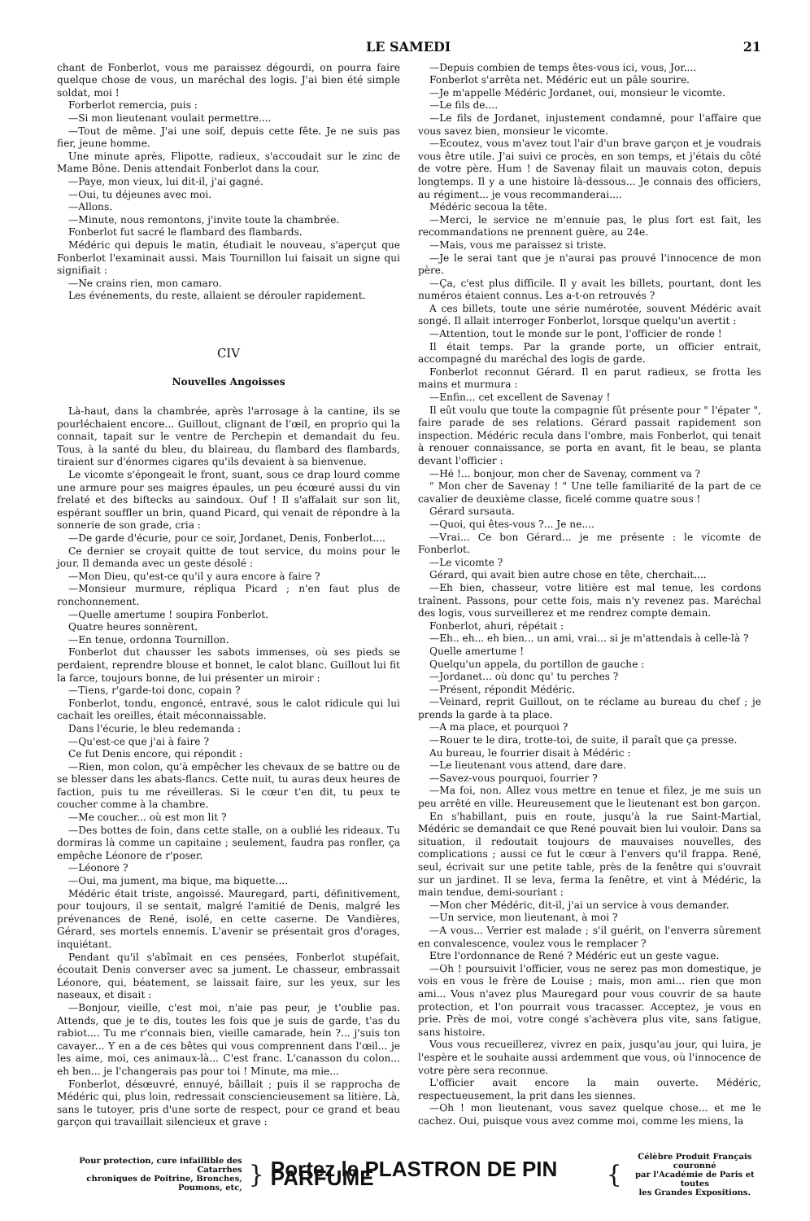LE SAMEDI 21
chant de Fonberlot, vous me paraissez dégourdi, on pourra faire quelque chose de vous, un maréchal des logis. J'ai bien été simple soldat, moi !
Forberlot remercia, puis :
—Si mon lieutenant voulait permettre....
—Tout de même. J'ai une soif, depuis cette fête. Je ne suis pas fier, jeune homme.
Une minute après, Flipotte, radieux, s'accoudait sur le zinc de Mame Bône. Denis attendait Fonberlot dans la cour.
—Paye, mon vieux, lui dit-il, j'ai gagné.
—Oui, tu déjeunes avec moi.
—Allons.
—Minute, nous remontons, j'invite toute la chambrée.
Fonberlot fut sacré le flambard des flambards.
Médéric qui depuis le matin, étudiait le nouveau, s'aperçut que Fonberlot l'examinait aussi. Mais Tournillon lui faisait un signe qui signifiait :
—Ne crains rien, mon camaro.
Les événements, du reste, allaient se dérouler rapidement.
CIV
Nouvelles Angoisses
Là-haut, dans la chambrée, après l'arrosage à la cantine, ils se pourléchaient encore... Guillout, clignant de l'œil, en proprio qui la connait, tapait sur le ventre de Perchepin et demandait du feu. Tous, à la santé du bleu, du blaireau, du flambard des flambards, tiraient sur d'énormes cigares qu'ils devaient à sa bienvenue.
Le vicomte s'épongeait le front, suant, sous ce drap lourd comme une armure pour ses maigres épaules, un peu écœuré aussi du vin frelaté et des biftecks au saindoux. Ouf ! Il s'affalait sur son lit, espérant souffler un brin, quand Picard, qui venait de répondre à la sonnerie de son grade, cria :
—De garde d'écurie, pour ce soir, Jordanet, Denis, Fonberlot....
Ce dernier se croyait quitte de tout service, du moins pour le jour. Il demanda avec un geste désolé :
—Mon Dieu, qu'est-ce qu'il y aura encore à faire ?
—Monsieur murmure, répliqua Picard ; n'en faut plus de ronchonnement.
—Quelle amertume ! soupira Fonberlot.
Quatre heures sonnèrent.
—En tenue, ordonna Tournillon.
Fonberlot dut chausser les sabots immenses, où ses pieds se perdaient, reprendre blouse et bonnet, le calot blanc. Guillout lui fit la farce, toujours bonne, de lui présenter un miroir :
—Tiens, r'garde-toi donc, copain ?
Fonberlot, tondu, engoncé, entravé, sous le calot ridicule qui lui cachait les oreilles, était méconnaissable.
Dans l'écurie, le bleu redemanda :
—Qu'est-ce que j'ai à faire ?
Ce fut Denis encore, qui répondit :
—Rien, mon colon, qu'à empêcher les chevaux de se battre ou de se blesser dans les abats-flancs. Cette nuit, tu auras deux heures de faction, puis tu me réveilleras. Si le cœur t'en dit, tu peux te coucher comme à la chambre.
—Me coucher... où est mon lit ?
—Des bottes de foin, dans cette stalle, on a oublié les rideaux. Tu dormiras là comme un capitaine ; seulement, faudra pas ronfler, ça empêche Léonore de r'poser.
—Léonore ?
—Oui, ma jument, ma bique, ma biquette....
Médéric était triste, angoissé. Mauregard, parti, définitivement, pour toujours, il se sentait, malgré l'amitié de Denis, malgré les prévenances de René, isolé, en cette caserne. De Vandières, Gérard, ses mortels ennemis. L'avenir se présentait gros d'orages, inquiétant.
Pendant qu'il s'abîmait en ces pensées, Fonberlot stupéfait, écoutait Denis converser avec sa jument. Le chasseur, embrassait Léonore, qui, béatement, se laissait faire, sur les yeux, sur les naseaux, et disait :
—Bonjour, vieille, c'est moi, n'aie pas peur, je t'oublie pas. Attends, que je te dis, toutes les fois que je suis de garde, t'as du rabiot.... Tu me r'connais bien, vieille camarade, hein ?... j'suis ton cavayer... Y en a de ces bêtes qui vous comprennent dans l'œil... je les aime, moi, ces animaux-là... C'est franc. L'canasson du colon... eh ben... je l'changerais pas pour toi ! Minute, ma mie...
Fonberlot, désœuvré, ennuyé, bâillait ; puis il se rapprocha de Médéric qui, plus loin, redressait consciencieusement sa litière. Là, sans le tutoyer, pris d'une sorte de respect, pour ce grand et beau garçon qui travaillait silencieux et grave :
—Depuis combien de temps êtes-vous ici, vous, Jor....
Fonberlot s'arrêta net. Médéric eut un pâle sourire.
—Je m'appelle Médéric Jordanet, oui, monsieur le vicomte.
—Le fils de....
—Le fils de Jordanet, injustement condamné, pour l'affaire que vous savez bien, monsieur le vicomte.
—Ecoutez, vous m'avez tout l'air d'un brave garçon et je voudrais vous être utile. J'ai suivi ce procès, en son temps, et j'étais du côté de votre père. Hum ! de Savenay filait un mauvais coton, depuis longtemps. Il y a une histoire là-dessous... Je connais des officiers, au régiment... je vous recommanderai....
Médéric secoua la tête.
—Merci, le service ne m'ennuie pas, le plus fort est fait, les recommandations ne prennent guère, au 24e.
—Mais, vous me paraissez si triste.
—Je le serai tant que je n'aurai pas prouvé l'innocence de mon père.
—Ça, c'est plus difficile. Il y avait les billets, pourtant, dont les numéros étaient connus. Les a-t-on retrouvés ?
A ces billets, toute une série numérotée, souvent Médéric avait songé. Il allait interroger Fonberlot, lorsque quelqu'un avertit :
—Attention, tout le monde sur le pont, l'officier de ronde !
Il était temps. Par la grande porte, un officier entrait, accompagné du maréchal des logis de garde.
Fonberlot reconnut Gérard. Il en parut radieux, se frotta les mains et murmura :
—Enfin... cet excellent de Savenay !
Il eût voulu que toute la compagnie fût présente pour " l'épater ", faire parade de ses relations. Gérard passait rapidement son inspection. Médéric recula dans l'ombre, mais Fonberlot, qui tenait à renouer connaissance, se porta en avant, fit le beau, se planta devant l'officier :
—Hé !... bonjour, mon cher de Savenay, comment va ?
" Mon cher de Savenay ! " Une telle familiarité de la part de ce cavalier de deuxième classe, ficelé comme quatre sous !
Gérard sursauta.
—Quoi, qui êtes-vous ?... Je ne....
—Vrai... Ce bon Gérard... je me présente : le vicomte de Fonberlot.
—Le vicomte ?
Gérard, qui avait bien autre chose en tête, cherchait....
—Eh bien, chasseur, votre litière est mal tenue, les cordons traînent. Passons, pour cette fois, mais n'y revenez pas. Maréchal des logis, vous surveillerez et me rendrez compte demain.
Fonberlot, ahuri, répétait :
—Eh.. eh... eh bien... un ami, vrai... si je m'attendais à celle-là ?
Quelle amertume !
Quelqu'un appela, du portillon de gauche :
—Jordanet... où donc qu' tu perches ?
—Présent, répondit Médéric.
—Veinard, reprit Guillout, on te réclame au bureau du chef ; je prends la garde à ta place.
—A ma place, et pourquoi ?
—Rouer te le dira, trotte-toi, de suite, il paraît que ça presse.
Au bureau, le fourrier disait à Médéric :
—Le lieutenant vous attend, dare dare.
—Savez-vous pourquoi, fourrier ?
—Ma foi, non. Allez vous mettre en tenue et filez, je me suis un peu arrêté en ville. Heureusement que le lieutenant est bon garçon.
En s'habillant, puis en route, jusqu'à la rue Saint-Martial, Médéric se demandait ce que René pouvait bien lui vouloir. Dans sa situation, il redoutait toujours de mauvaises nouvelles, des complications ; aussi ce fut le cœur à l'envers qu'il frappa. René, seul, écrivait sur une petite table, près de la fenêtre qui s'ouvrait sur un jardinet. Il se leva, ferma la fenêtre, et vint à Médéric, la main tendue, demi-souriant :
—Mon cher Médéric, dit-il, j'ai un service à vous demander.
—Un service, mon lieutenant, à moi ?
—A vous... Verrier est malade ; s'il guérit, on l'enverra sûrement en convalescence, voulez vous le remplacer ?
Etre l'ordonnance de René ? Médéric eut un geste vague.
—Oh ! poursuivit l'officier, vous ne serez pas mon domestique, je vois en vous le frère de Louise ; mais, mon ami... rien que mon ami... Vous n'avez plus Mauregard pour vous couvrir de sa haute protection, et l'on pourrait vous tracasser. Acceptez, je vous en prie. Près de moi, votre congé s'achèvera plus vite, sans fatigue, sans histoire.
Vous vous recueillerez, vivrez en paix, jusqu'au jour, qui luira, je l'espère et le souhaite aussi ardemment que vous, où l'innocence de votre père sera reconnue.
L'officier avait encore la main ouverte. Médéric, respectueusement, la prit dans les siennes.
—Oh ! mon lieutenant, vous savez quelque chose... et me le cachez. Oui, puisque vous avez comme moi, comme les miens, la
Pour protection, cure infaillible des Catarrhes
chroniques de Poitrine, Bronches, Poumons, etc,
} Portez le PLASTRON DE PIN PARFUME {
Célèbre Produit Français couronné
par l'Académie de Paris et toutes
les Grandes Expositions.